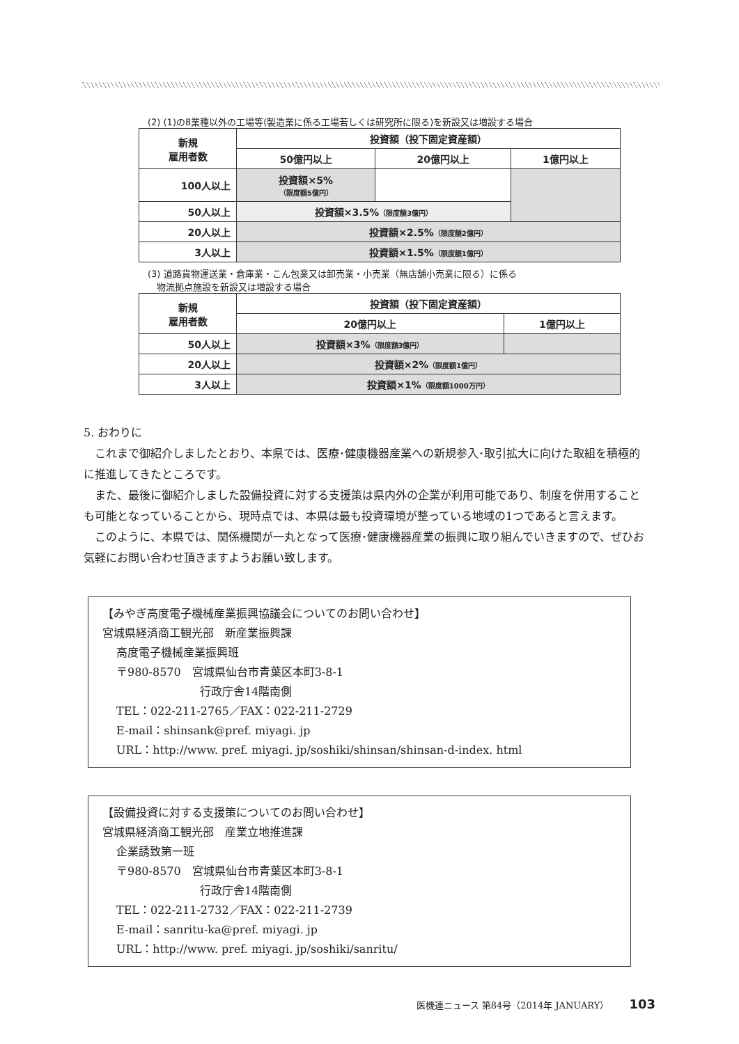(2) (1)の8業種以外の工場等(製造業に係る工場若しくは研究所に限る)を新設又は増設する場合
| 新規 雇用者数 | 投資額（投下固定資産額） | | |
| --- | --- | --- | --- |
| | 50億円以上 | 20億円以上 | 1億円以上 |
| 100人以上 | 投資額×5% （限度額5億円） | | |
| 50人以上 | 投資額×3.5% （限度額3億円） | | |
| 20人以上 | 投資額×2.5% （限度額2億円） | | |
| 3人以上 | 投資額×1.5% （限度額1億円） | | |
(3) 道路貨物運送業・倉庫業・こん包業又は卸売業・小売業（無店舗小売業に限る）に係る
　物流拠点施設を新設又は増設する場合
| 新規 雇用者数 | 投資額（投下固定資産額） | |
| --- | --- | --- |
| | 20億円以上 | 1億円以上 |
| 50人以上 | 投資額×3% （限度額3億円） | |
| 20人以上 | 投資額×2% （限度額1億円） | |
| 3人以上 | 投資額×1% （限度額1000万円） | |
5. おわりに
これまで御紹介しましたとおり、本県では、医療･健康機器産業への新規参入･取引拡大に向けた取組を積極的に推進してきたところです。
また、最後に御紹介しました設備投資に対する支援策は県内外の企業が利用可能であり、制度を併用することも可能となっていることから、現時点では、本県は最も投資環境が整っている地域の1つであると言えます。
このように、本県では、関係機関が一丸となって医療･健康機器産業の振興に取り組んでいきますので、ぜひお気軽にお問い合わせ頂きますようお願い致します。
【みやぎ高度電子機械産業振興協議会についてのお問い合わせ】
宮城県経済商工観光部　新産業振興課
高度電子機械産業振興班
〒980-8570　宮城県仙台市青葉区本町3-8-1
行政庁舎14階南側
TEL：022-211-2765／FAX：022-211-2729
E-mail：shinsank@pref. miyagi. jp
URL：http://www. pref. miyagi. jp/soshiki/shinsan/shinsan-d-index. html
【設備投資に対する支援策についてのお問い合わせ】
宮城県経済商工観光部　産業立地推進課
企業誘致第一班
〒980-8570　宮城県仙台市青葉区本町3-8-1
行政庁舎14階南側
TEL：022-211-2732／FAX：022-211-2739
E-mail：sanritu-ka@pref. miyagi. jp
URL：http://www. pref. miyagi. jp/soshiki/sanritu/
医機連ニュース 第84号（2014年 JANUARY） 103